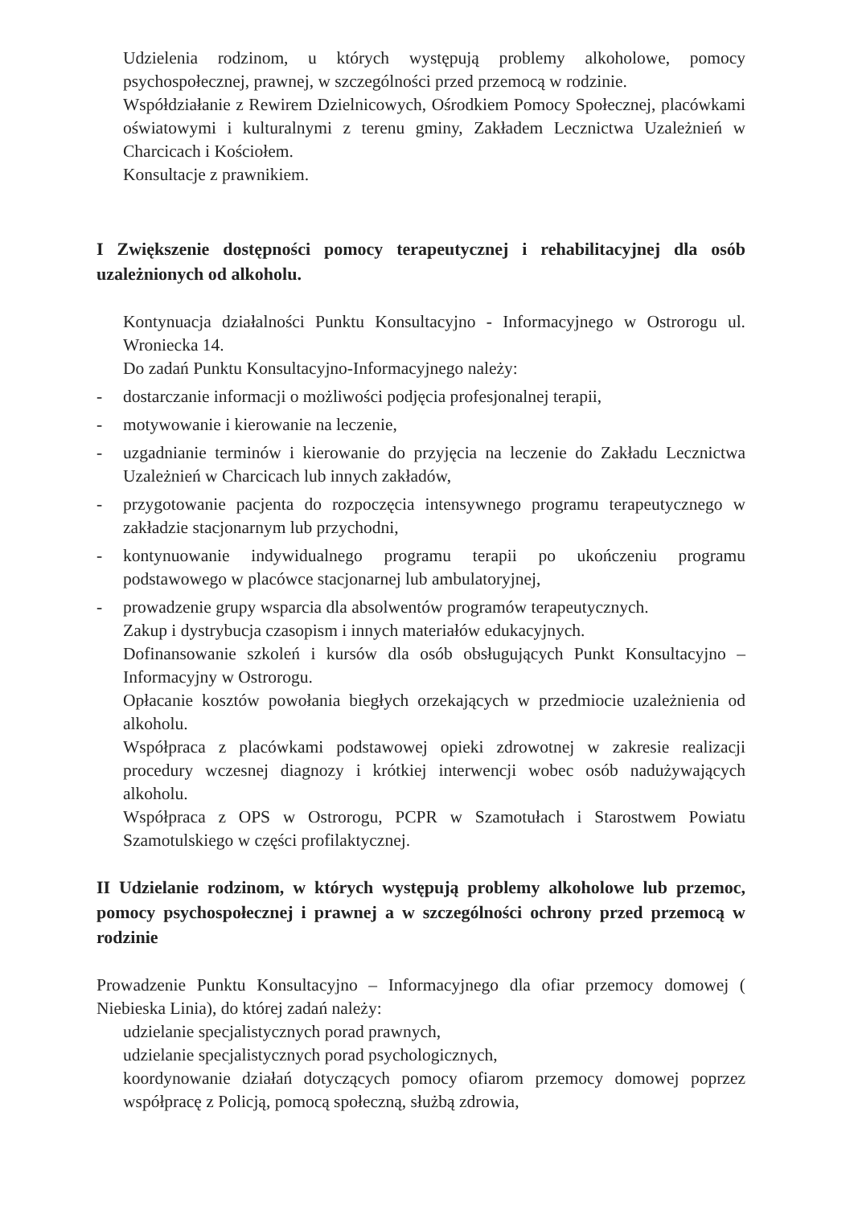Udzielenia rodzinom, u których występują problemy alkoholowe, pomocy psychospołecznej, prawnej, w szczególności przed przemocą w rodzinie.
Współdziałanie z Rewirem Dzielnicowych, Ośrodkiem Pomocy Społecznej, placówkami oświatowymi i kulturalnymi z terenu gminy, Zakładem Lecznictwa Uzależnień w Charcicach i Kościołem.
Konsultacje z prawnikiem.
I Zwiększenie dostępności pomocy terapeutycznej i rehabilitacyjnej dla osób uzależnionych od alkoholu.
Kontynuacja działalności Punktu Konsultacyjno - Informacyjnego w Ostrorogu ul. Wroniecka 14.
Do zadań Punktu Konsultacyjno-Informacyjnego należy:
- dostarczanie informacji o możliwości podjęcia profesjonalnej terapii,
- motywowanie i kierowanie na leczenie,
- uzgadnianie terminów i kierowanie do przyjęcia na leczenie do Zakładu Lecznictwa Uzależnień w Charcicach lub innych zakładów,
- przygotowanie pacjenta do rozpoczęcia intensywnego programu terapeutycznego w zakładzie stacjonarnym lub przychodni,
- kontynuowanie indywidualnego programu terapii po ukończeniu programu podstawowego w placówce stacjonarnej lub ambulatoryjnej,
- prowadzenie grupy wsparcia dla absolwentów programów terapeutycznych.
Zakup i dystrybucja czasopism i innych materiałów edukacyjnych.
Dofinansowanie szkoleń i kursów dla osób obsługujących Punkt Konsultacyjno – Informacyjny w Ostrorogu.
Opłacanie kosztów powołania biegłych orzekających w przedmiocie uzależnienia od alkoholu.
Współpraca z placówkami podstawowej opieki zdrowotnej w zakresie realizacji procedury wczesnej diagnozy i krótkiej interwencji wobec osób nadużywających alkoholu.
Współpraca z OPS w Ostrorogu, PCPR w Szamotułach i Starostwem Powiatu Szamotulskiego w części profilaktycznej.
II Udzielanie rodzinom, w których występują problemy alkoholowe lub przemoc, pomocy psychospołecznej i prawnej a w szczególności ochrony przed przemocą w rodzinie
Prowadzenie Punktu Konsultacyjno – Informacyjnego dla ofiar przemocy domowej ( Niebieska Linia), do której zadań należy:
udzielanie specjalistycznych porad prawnych,
udzielanie specjalistycznych porad psychologicznych,
koordynowanie działań dotyczących pomocy ofiarom przemocy domowej poprzez współpracę z Policją, pomocą społeczną, służbą zdrowia,